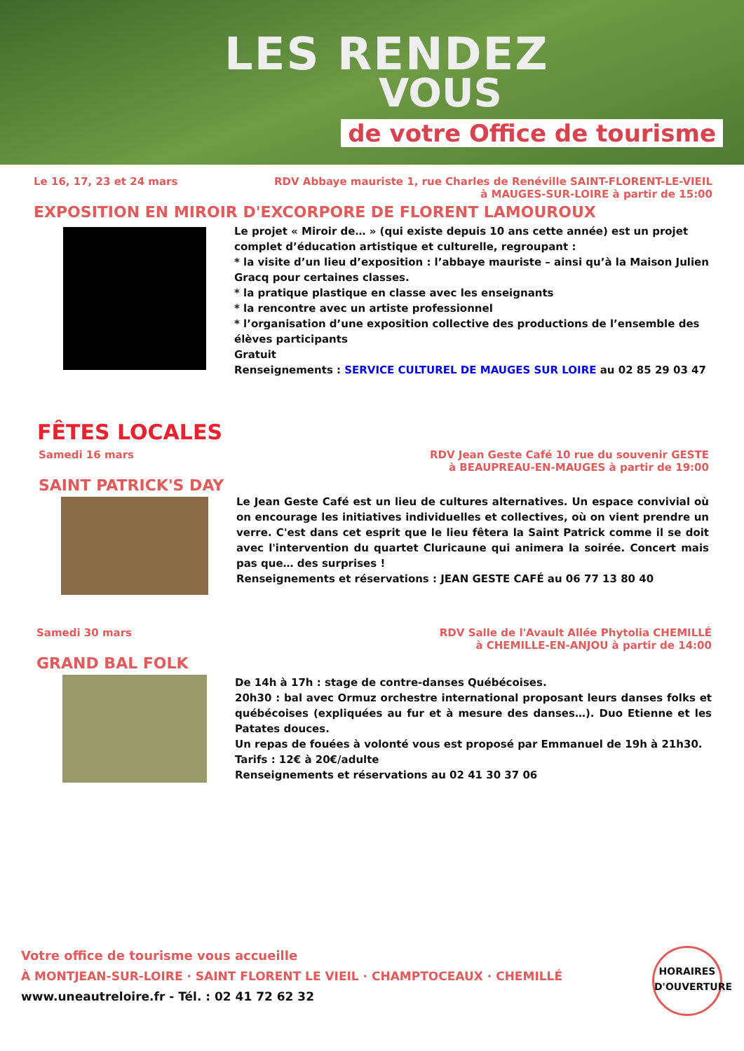LES RENDEZ
VOUS
de votre Office de tourisme
Le 16, 17, 23 et 24 mars RDV Abbaye mauriste 1, rue Charles de Renéville SAINT-FLORENT-LE-VIEIL
à MAUGES-SUR-LOIRE à partir de 15:00
EXPOSITION EN MIROIR D'EXCORPORE DE FLORENT LAMOUROUX
Le projet « Miroir de… » (qui existe depuis 10 ans cette année) est un projet complet d’éducation artistique et culturelle, regroupant :
* la visite d’un lieu d’exposition : l’abbaye mauriste – ainsi qu’à la Maison Julien Gracq pour certaines classes.
* la pratique plastique en classe avec les enseignants
* la rencontre avec un artiste professionnel
* l’organisation d’une exposition collective des productions de l’ensemble des élèves participants
Gratuit
Renseignements : SERVICE CULTUREL DE MAUGES SUR LOIRE au 02 85 29 03 47
FÊTES LOCALES
Samedi 16 mars RDV Jean Geste Café 10 rue du souvenir GESTE
à BEAUPREAU-EN-MAUGES à partir de 19:00
SAINT PATRICK'S DAY
Le Jean Geste Café est un lieu de cultures alternatives. Un espace convivial où on encourage les initiatives individuelles et collectives, où on vient prendre un verre. C'est dans cet esprit que le lieu fêtera la Saint Patrick comme il se doit avec l'intervention du quartet Cluricaune qui animera la soirée. Concert mais pas que… des surprises !
Renseignements et réservations : JEAN GESTE CAFÉ au 06 77 13 80 40
Samedi 30 mars RDV Salle de l'Avault Allée Phytolia CHEMILLÉ
à CHEMILLE-EN-ANJOU à partir de 14:00
GRAND BAL FOLK
De 14h à 17h : stage de contre-danses Québécoises.
20h30 : bal avec Ormuz orchestre international proposant leurs danses folks et québécoises (expliquées au fur et à mesure des danses…). Duo Etienne et les Patates douces.
Un repas de fouées à volonté vous est proposé par Emmanuel de 19h à 21h30.
Tarifs : 12€ à 20€/adulte
Renseignements et réservations au 02 41 30 37 06
Votre office de tourisme vous accueille
À MONTJEAN-SUR-LOIRE · SAINT FLORENT LE VIEIL · CHAMPTOCEAUX · CHEMILLÉ
www.uneautreloire.fr - Tél. : 02 41 72 62 32
HORAIRES
D'OUVERTURE